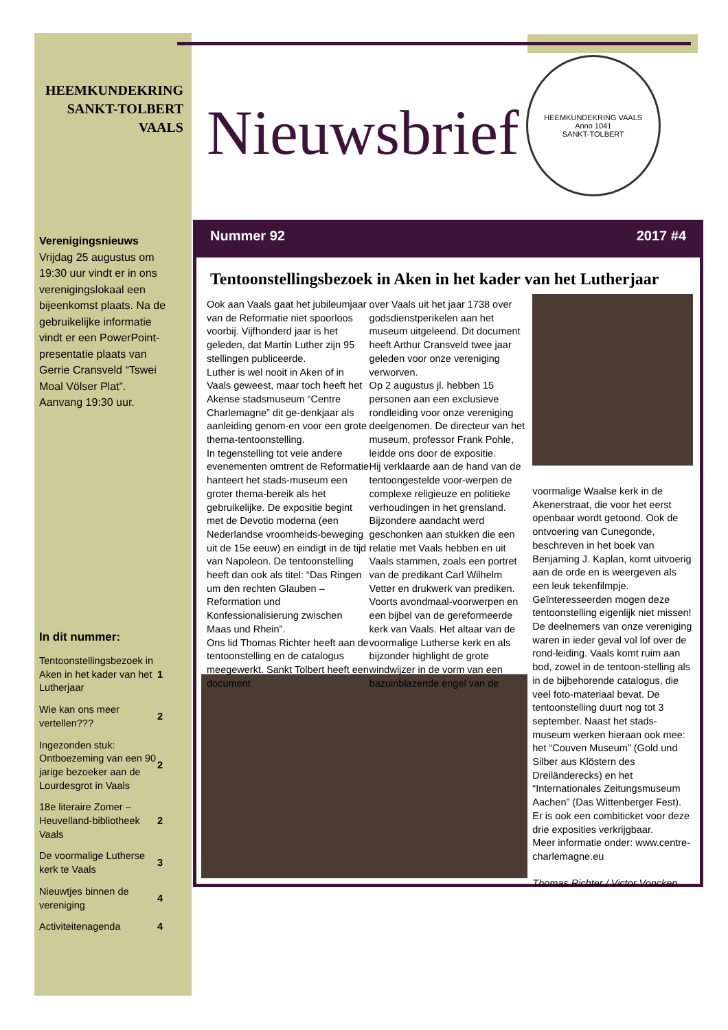HEEMKUNDEKRING
SANKT-TOLBERT
VAALS
Verenigingsnieuws
Vrijdag 25 augustus om 19:30 uur vindt er in ons verenigingslokaal een bijeenkomst plaats. Na de gebruikelijke informatie vindt er een PowerPoint-presentatie plaats van Gerrie Cransveld “Tswei Moal Völser Plat”. Aanvang 19:30 uur.
In dit nummer:
| Tentoonstellingsbezoek in Aken in het kader van het Lutherjaar | 1 |
| Wie kan ons meer vertellen??? | 2 |
| Ingezonden stuk: Ontboezeming van een 90 jarige bezoeker aan de Lourdesgrot in Vaals | 2 |
| 18e literaire Zomer – Heuvelland-bibliotheek Vaals | 2 |
| De voormalige Lutherse kerk te Vaals | 3 |
| Nieuwtjes binnen de vereniging | 4 |
| Activiteitenagenda | 4 |
Nieuwsbrief
HEEMKUNDEKRING VAALS
Anno 1041
SANKT-TOLBERT
Nummer 92 2017 #4
Tentoonstellingsbezoek in Aken in het kader van het Lutherjaar
Ook aan Vaals gaat het jubileumjaar van de Reformatie niet spoorloos voorbij. Vijfhonderd jaar is het geleden, dat Martin Luther zijn 95 stellingen publiceerde.
Luther is wel nooit in Aken of in Vaals geweest, maar toch heeft het Akense stadsmuseum “Centre Charlemagne” dit ge-denkjaar als aanleiding genom-en voor een grote thema-tentoonstelling.
In tegenstelling tot vele andere evenementen omtrent de Reformatie hanteert het stads-museum een groter thema-bereik als het gebruikelijke. De expositie begint met de Devotio moderna (een Nederlandse vroomheids-beweging uit de 15e eeuw) en eindigt in de tijd van Napoleon. De tentoonstelling heeft dan ook als titel: “Das Ringen um den rechten Glauben – Reformation und Konfessionalisierung zwischen Maas und Rhein”.
Ons lid Thomas Richter heeft aan de tentoonstelling en de catalogus meegewerkt. Sankt Tolbert heeft een document
over Vaals uit het jaar 1738 over godsdienstperikelen aan het museum uitgeleend. Dit document heeft Arthur Cransveld twee jaar geleden voor onze vereniging verworven.
Op 2 augustus jl. hebben 15 personen aan een exclusieve rondleiding voor onze vereniging deelgenomen. De directeur van het museum, professor Frank Pohle, leidde ons door de expositie.
Hij verklaarde aan de hand van de tentoongestelde voor-werpen de complexe religieuze en politieke verhoudingen in het grensland. Bijzondere aandacht werd geschonken aan stukken die een relatie met Vaals hebben en uit Vaals stammen, zoals een portret van de predikant Carl Wilhelm Vetter en drukwerk van prediken. Voorts avondmaal-voorwerpen en een bijbel van de gereformeerde kerk van Vaals. Het altaar van de voormalige Lutherse kerk en als bijzonder highlight de grote windwijzer in de vorm van een bazuinblazende engel van de
voormalige Waalse kerk in de Akenerstraat, die voor het eerst openbaar wordt getoond. Ook de ontvoering van Cunegonde, beschreven in het boek van Benjaming J. Kaplan, komt uitvoerig aan de orde en is weergeven als een leuk tekenfilmpje.
Geïnteresseerden mogen deze tentoonstelling eigenlijk niet missen! De deelnemers van onze vereniging waren in ieder geval vol lof over de rond-leiding. Vaals komt ruim aan bod, zowel in de tentoon-stelling als in de bijbehorende catalogus, die veel foto-materiaal bevat. De tentoonstelling duurt nog tot 3 september. Naast het stads-museum werken hieraan ook mee: het “Couven Museum” (Gold und Silber aus Klöstern des Dreiländerecks) en het “Internationales Zeitungsmuseum Aachen” (Das Wittenberger Fest). Er is ook een combiticket voor deze drie exposities verkrijgbaar.
Meer informatie onder: www.centre-charlemagne.eu
Thomas Richter / Victor Voncken